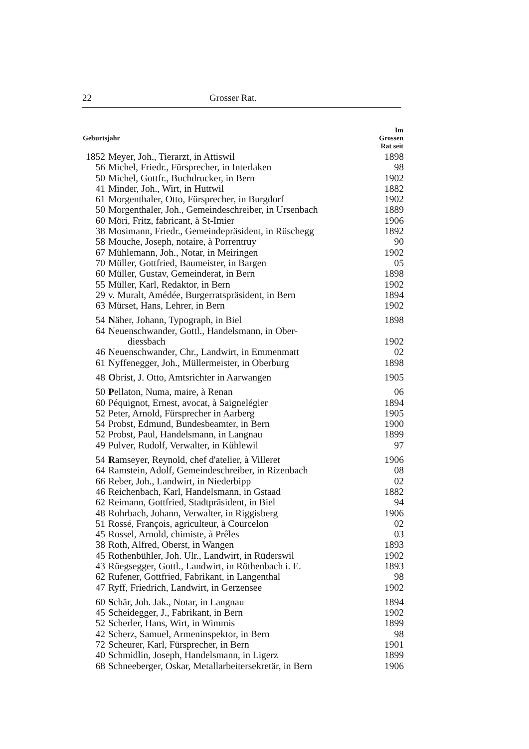22 Grosser Rat.
| Geburtsjahr | | Im Grossen Rat seit |
| --- | --- | --- |
| 1852 | Meyer, Joh., Tierarzt, in Attiswil | 1898 |
| 56 | Michel, Friedr., Fürsprecher, in Interlaken | 98 |
| 50 | Michel, Gottfr., Buchdrucker, in Bern | 1902 |
| 41 | Minder, Joh., Wirt, in Huttwil | 1882 |
| 61 | Morgenthaler, Otto, Fürsprecher, in Burgdorf | 1902 |
| 50 | Morgenthaler, Joh., Gemeindeschreiber, in Ursenbach | 1889 |
| 60 | Möri, Fritz, fabricant, à St-Imier | 1906 |
| 38 | Mosimann, Friedr., Gemeindepräsident, in Rüschegg | 1892 |
| 58 | Mouche, Joseph, notaire, à Porrentruy | 90 |
| 67 | Mühlemann, Joh., Notar, in Meiringen | 1902 |
| 70 | Müller, Gottfried, Baumeister, in Bargen | 05 |
| 60 | Müller, Gustav, Gemeinderat, in Bern | 1898 |
| 55 | Müller, Karl, Redaktor, in Bern | 1902 |
| 29 | v. Muralt, Amédée, Burgerratspräsident, in Bern | 1894 |
| 63 | Mürset, Hans, Lehrer, in Bern | 1902 |
| 54 | N äher, Johann, Typograph, in Biel | 1898 |
| 64 | Neuenschwander, Gottl., Handelsmann, in Ober- diessbach | 1902 |
| 46 | Neuenschwander, Chr., Landwirt, in Emmenmatt | 02 |
| 61 | Nyffenegger, Joh., Müllermeister, in Oberburg | 1898 |
| 48 | O brist, J. Otto, Amtsrichter in Aarwangen | 1905 |
| 50 | P ellaton, Numa, maire, à Renan | 06 |
| 60 | Péquignot, Ernest, avocat, à Saignelégier | 1894 |
| 52 | Peter, Arnold, Fürsprecher in Aarberg | 1905 |
| 54 | Probst, Edmund, Bundesbeamter, in Bern | 1900 |
| 52 | Probst, Paul, Handelsmann, in Langnau | 1899 |
| 49 | Pulver, Rudolf, Verwalter, in Kühlewil | 97 |
| 54 | R amseyer, Reynold, chef d'atelier, à Villeret | 1906 |
| 64 | Ramstein, Adolf, Gemeindeschreiber, in Rizenbach | 08 |
| 66 | Reber, Joh., Landwirt, in Niederbipp | 02 |
| 46 | Reichenbach, Karl, Handelsmann, in Gstaad | 1882 |
| 62 | Reimann, Gottfried, Stadtpräsident, in Biel | 94 |
| 48 | Rohrbach, Johann, Verwalter, in Riggisberg | 1906 |
| 51 | Rossé, François, agriculteur, à Courcelon | 02 |
| 45 | Rossel, Arnold, chimiste, à Prêles | 03 |
| 38 | Roth, Alfred, Oberst, in Wangen | 1893 |
| 45 | Rothenbühler, Joh. Ulr., Landwirt, in Rüderswil | 1902 |
| 43 | Rüegsegger, Gottl., Landwirt, in Röthenbach i. E. | 1893 |
| 62 | Rufener, Gottfried, Fabrikant, in Langenthal | 98 |
| 47 | Ryff, Friedrich, Landwirt, in Gerzensee | 1902 |
| 60 | S chär, Joh. Jak., Notar, in Langnau | 1894 |
| 45 | Scheidegger, J., Fabrikant, in Bern | 1902 |
| 52 | Scherler, Hans, Wirt, in Wimmis | 1899 |
| 42 | Scherz, Samuel, Armeninspektor, in Bern | 98 |
| 72 | Scheurer, Karl, Fürsprecher, in Bern | 1901 |
| 40 | Schmidlin, Joseph, Handelsmann, in Ligerz | 1899 |
| 68 | Schneeberger, Oskar, Metallarbeitersekretär, in Bern | 1906 |